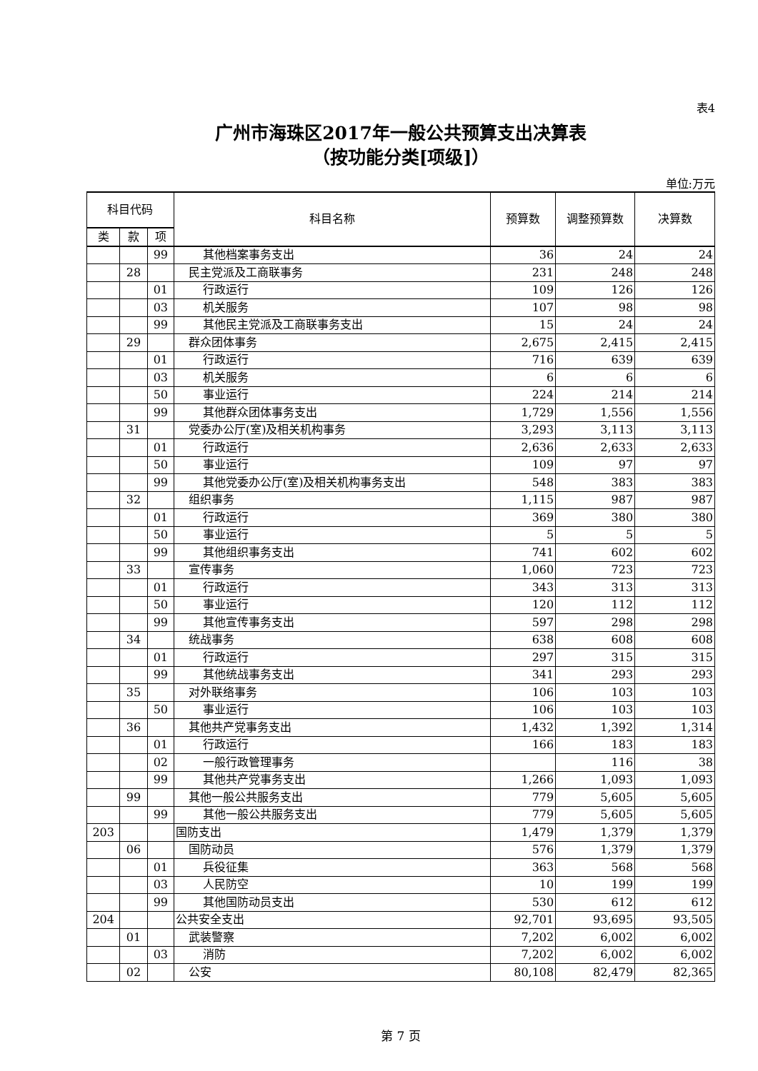表4
广州市海珠区2017年一般公共预算支出决算表
（按功能分类[项级]）
单位:万元
| 科目代码 | | | 科目名称 | 预算数 | 调整预算数 | 决算数 |
| --- | --- | --- | --- | --- | --- | --- |
| 类 | 款 | 项 | | | | |
| | | 99 | 其他档案事务支出 | 36 | 24 | 24 |
| | 28 | | 民主党派及工商联事务 | 231 | 248 | 248 |
| | | 01 | 行政运行 | 109 | 126 | 126 |
| | | 03 | 机关服务 | 107 | 98 | 98 |
| | | 99 | 其他民主党派及工商联事务支出 | 15 | 24 | 24 |
| | 29 | | 群众团体事务 | 2,675 | 2,415 | 2,415 |
| | | 01 | 行政运行 | 716 | 639 | 639 |
| | | 03 | 机关服务 | 6 | 6 | 6 |
| | | 50 | 事业运行 | 224 | 214 | 214 |
| | | 99 | 其他群众团体事务支出 | 1,729 | 1,556 | 1,556 |
| | 31 | | 党委办公厅(室)及相关机构事务 | 3,293 | 3,113 | 3,113 |
| | | 01 | 行政运行 | 2,636 | 2,633 | 2,633 |
| | | 50 | 事业运行 | 109 | 97 | 97 |
| | | 99 | 其他党委办公厅(室)及相关机构事务支出 | 548 | 383 | 383 |
| | 32 | | 组织事务 | 1,115 | 987 | 987 |
| | | 01 | 行政运行 | 369 | 380 | 380 |
| | | 50 | 事业运行 | 5 | 5 | 5 |
| | | 99 | 其他组织事务支出 | 741 | 602 | 602 |
| | 33 | | 宣传事务 | 1,060 | 723 | 723 |
| | | 01 | 行政运行 | 343 | 313 | 313 |
| | | 50 | 事业运行 | 120 | 112 | 112 |
| | | 99 | 其他宣传事务支出 | 597 | 298 | 298 |
| | 34 | | 统战事务 | 638 | 608 | 608 |
| | | 01 | 行政运行 | 297 | 315 | 315 |
| | | 99 | 其他统战事务支出 | 341 | 293 | 293 |
| | 35 | | 对外联络事务 | 106 | 103 | 103 |
| | | 50 | 事业运行 | 106 | 103 | 103 |
| | 36 | | 其他共产党事务支出 | 1,432 | 1,392 | 1,314 |
| | | 01 | 行政运行 | 166 | 183 | 183 |
| | | 02 | 一般行政管理事务 | | 116 | 38 |
| | | 99 | 其他共产党事务支出 | 1,266 | 1,093 | 1,093 |
| | 99 | | 其他一般公共服务支出 | 779 | 5,605 | 5,605 |
| | | 99 | 其他一般公共服务支出 | 779 | 5,605 | 5,605 |
| 203 | | | 国防支出 | 1,479 | 1,379 | 1,379 |
| | 06 | | 国防动员 | 576 | 1,379 | 1,379 |
| | | 01 | 兵役征集 | 363 | 568 | 568 |
| | | 03 | 人民防空 | 10 | 199 | 199 |
| | | 99 | 其他国防动员支出 | 530 | 612 | 612 |
| 204 | | | 公共安全支出 | 92,701 | 93,695 | 93,505 |
| | 01 | | 武装警察 | 7,202 | 6,002 | 6,002 |
| | | 03 | 消防 | 7,202 | 6,002 | 6,002 |
| | 02 | | 公安 | 80,108 | 82,479 | 82,365 |
第 7 页